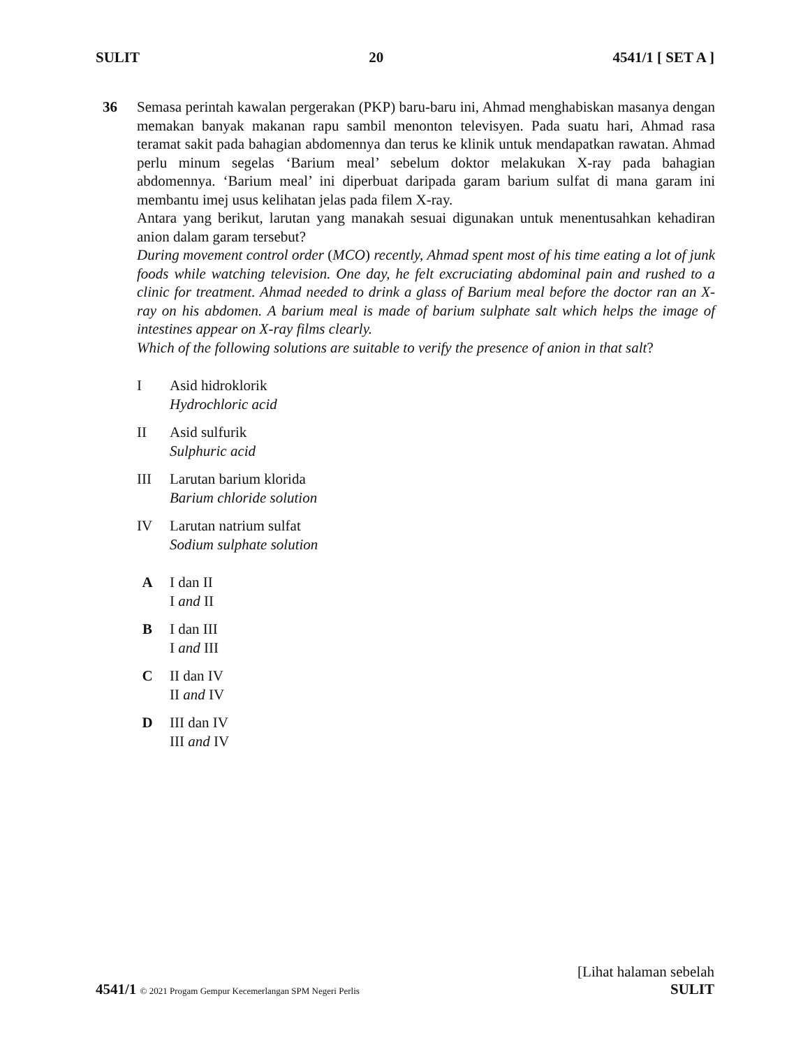SULIT 20 4541/1 [ SET A ]
36 Semasa perintah kawalan pergerakan (PKP) baru-baru ini, Ahmad menghabiskan masanya dengan memakan banyak makanan rapu sambil menonton televisyen. Pada suatu hari, Ahmad rasa teramat sakit pada bahagian abdomennya dan terus ke klinik untuk mendapatkan rawatan. Ahmad perlu minum segelas ‘Barium meal’ sebelum doktor melakukan X-ray pada bahagian abdomennya. ‘Barium meal’ ini diperbuat daripada garam barium sulfat di mana garam ini membantu imej usus kelihatan jelas pada filem X-ray.
Antara yang berikut, larutan yang manakah sesuai digunakan untuk menentusahkan kehadiran anion dalam garam tersebut?
During movement control order (MCO) recently, Ahmad spent most of his time eating a lot of junk foods while watching television. One day, he felt excruciating abdominal pain and rushed to a clinic for treatment. Ahmad needed to drink a glass of Barium meal before the doctor ran an X-ray on his abdomen. A barium meal is made of barium sulphate salt which helps the image of intestines appear on X-ray films clearly.
Which of the following solutions are suitable to verify the presence of anion in that salt?
I Asid hidroklorik
Hydrochloric acid
II Asid sulfurik
Sulphuric acid
III Larutan barium klorida
Barium chloride solution
IV Larutan natrium sulfat
Sodium sulphate solution
A I dan II
I and II
B I dan III
I and III
C II dan IV
II and IV
D III dan IV
III and IV
4541/1 © 2021 Progam Gempur Kecemerlangan SPM Negeri Perlis
[Lihat halaman sebelah
SULIT